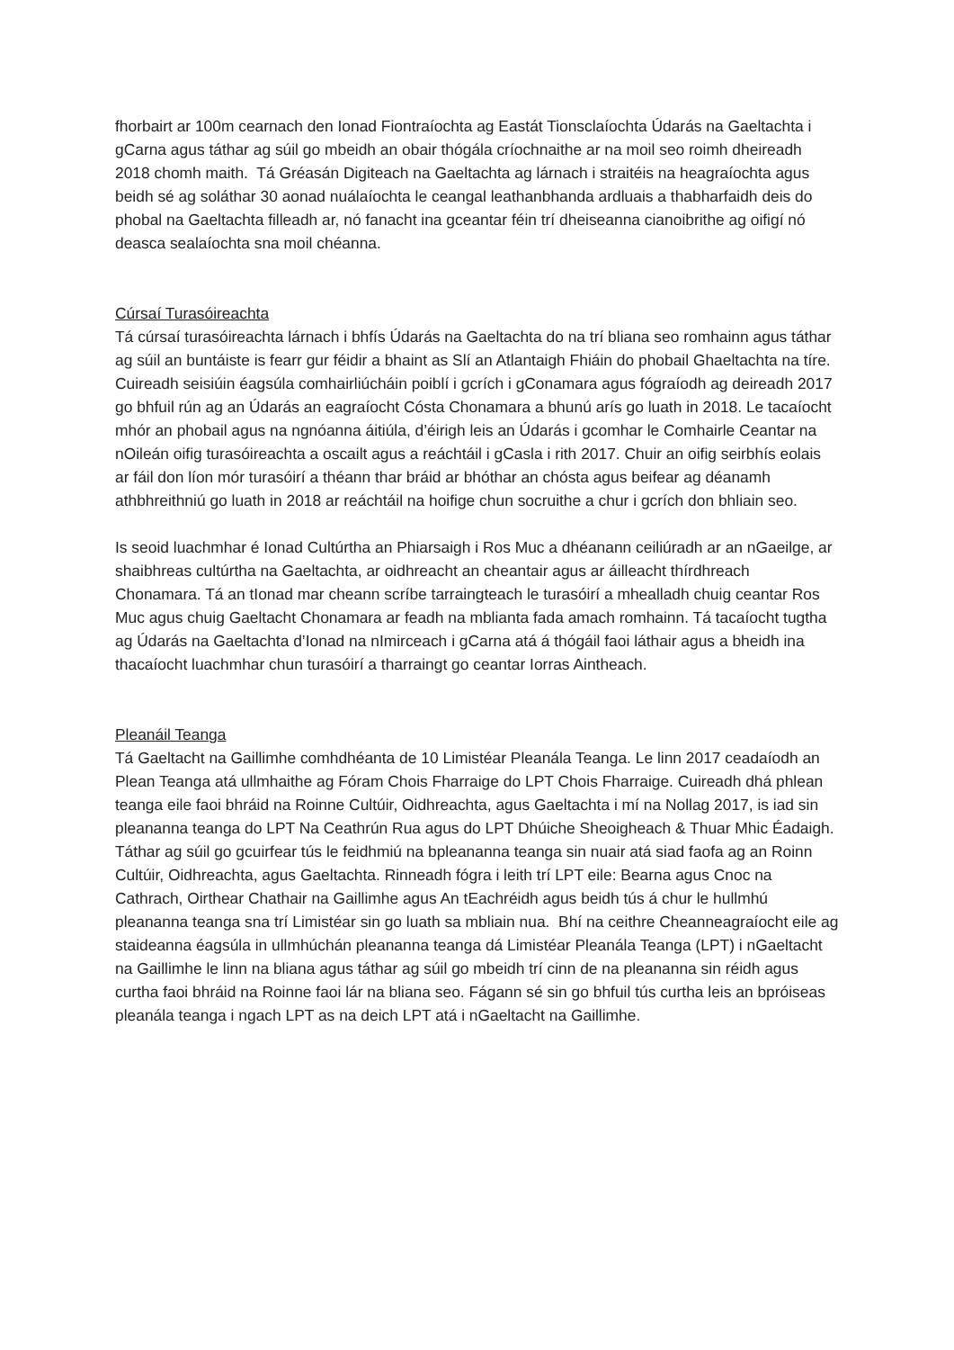fhorbairt ar 100m cearnach den Ionad Fiontraíochta ag Eastát Tionsclaíochta Údarás na Gaeltachta i gCarna agus táthar ag súil go mbeidh an obair thógála críochnaithe ar na moil seo roimh dheireadh 2018 chomh maith. Tá Gréasán Digiteach na Gaeltachta ag lárnach i straitéis na heagraíochta agus beidh sé ag soláthar 30 aonad nuálaíochta le ceangal leathanbhanda ardluais a thabharfaidh deis do phobal na Gaeltachta filleadh ar, nó fanacht ina gceantar féin trí dheiseanna cianoibrithe ag oifigí nó deasca sealaíochta sna moil chéanna.
Cúrsaí Turasóireachta
Tá cúrsaí turasóireachta lárnach i bhfís Údarás na Gaeltachta do na trí bliana seo romhainn agus táthar ag súil an buntáiste is fearr gur féidir a bhaint as Slí an Atlantaigh Fhiáin do phobail Ghaeltachta na tíre. Cuireadh seisiúin éagsúla comhairliúcháin poiblí i gcrích i gConamara agus fógraíodh ag deireadh 2017 go bhfuil rún ag an Údarás an eagraíocht Cósta Chonamara a bhunú arís go luath in 2018. Le tacaíocht mhór an phobail agus na ngnóanna áitiúla, d’éirigh leis an Údarás i gcomhar le Comhairle Ceantar na nOileán oifig turasóireachta a oscailt agus a reáchtáil i gCasla i rith 2017. Chuir an oifig seirbhís eolais ar fáil don líon mór turasóirí a théann thar bráid ar bhóthar an chósta agus beifear ag déanamh athbhreithniú go luath in 2018 ar reáchtáil na hoifige chun socruithe a chur i gcrích don bhliain seo.
Is seoid luachmhar é Ionad Cultúrtha an Phiarsaigh i Ros Muc a dhéanann ceiliúradh ar an nGaeilge, ar shaibhreas cultúrtha na Gaeltachta, ar oidhreacht an cheantair agus ar áilleacht thírdhreach Chonamara. Tá an tIonad mar cheann scríbe tarraingteach le turasóirí a mhealladh chuig ceantar Ros Muc agus chuig Gaeltacht Chonamara ar feadh na mblianta fada amach romhainn. Tá tacaíocht tugtha ag Údarás na Gaeltachta d’Ionad na nImirceach i gCarna atá á thógáil faoi láthair agus a bheidh ina thacaíocht luachmhar chun turasóirí a tharraingt go ceantar Iorras Aintheach.
Pleanáil Teanga
Tá Gaeltacht na Gaillimhe comhdhéanta de 10 Limistéar Pleanála Teanga. Le linn 2017 ceadaíodh an Plean Teanga atá ullmhaithe ag Fóram Chois Fharraige do LPT Chois Fharraige. Cuireadh dhá phlean teanga eile faoi bhráid na Roinne Cultúir, Oidhreachta, agus Gaeltachta i mí na Nollag 2017, is iad sin pleananna teanga do LPT Na Ceathrún Rua agus do LPT Dhúiche Sheoigheach & Thuar Mhic Éadaigh. Táthar ag súil go gcuirfear tús le feidhmiú na bpleananna teanga sin nuair atá siad faofa ag an Roinn Cultúir, Oidhreachta, agus Gaeltachta. Rinneadh fógra i leith trí LPT eile: Bearna agus Cnoc na Cathrach, Oirthear Chathair na Gaillimhe agus An tEachréidh agus beidh tús á chur le hullmhú pleananna teanga sna trí Limistéar sin go luath sa mbliain nua. Bhí na ceithre Cheanneagraíocht eile ag staideanna éagsúla in ullmhúchán pleananna teanga dá Limistéar Pleanála Teanga (LPT) i nGaeltacht na Gaillimhe le linn na bliana agus táthar ag súil go mbeidh trí cinn de na pleananna sin réidh agus curtha faoi bhráid na Roinne faoi lár na bliana seo. Fágann sé sin go bhfuil tús curtha leis an bpróiseas pleanála teanga i ngach LPT as na deich LPT atá i nGaeltacht na Gaillimhe.